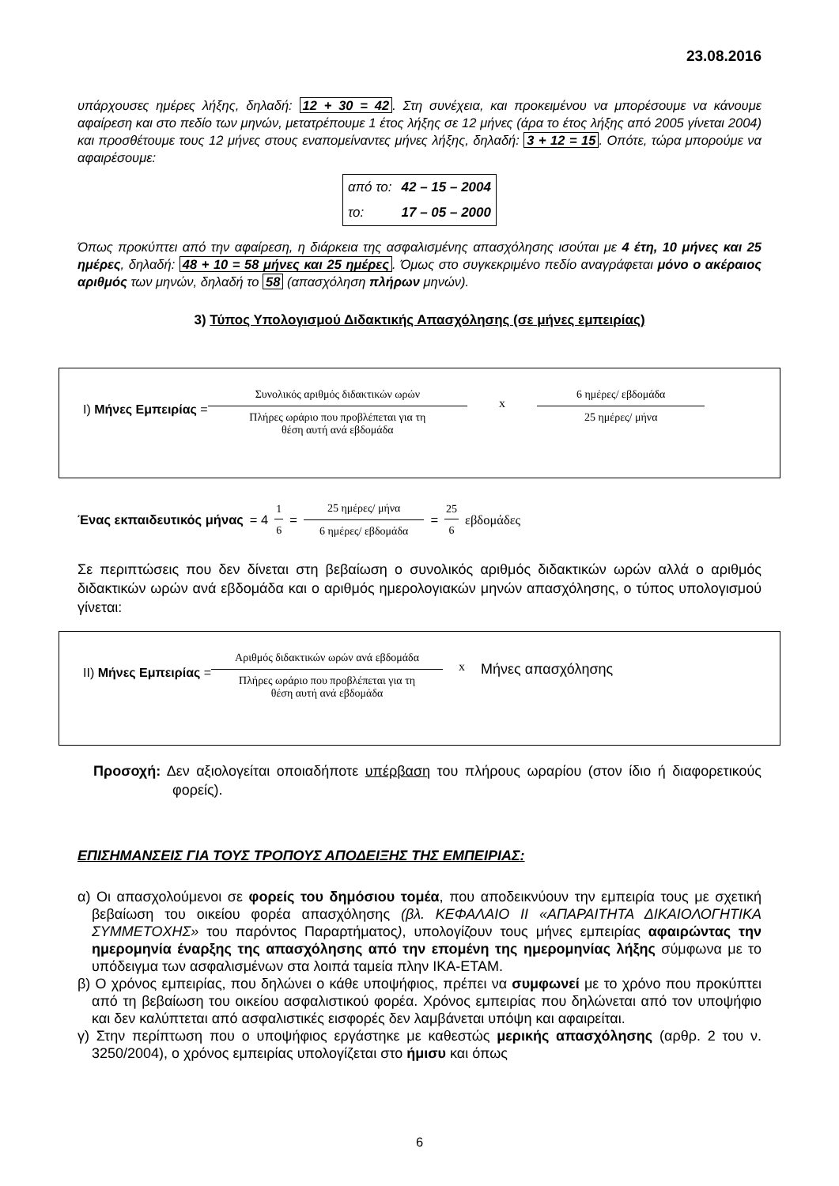23.08.2016
υπάρχουσες ημέρες λήξης, δηλαδή: 12 + 30 = 42. Στη συνέχεια, και προκειμένου να μπορέσουμε να κάνουμε αφαίρεση και στο πεδίο των μηνών, μετατρέπουμε 1 έτος λήξης σε 12 μήνες (άρα το έτος λήξης από 2005 γίνεται 2004) και προσθέτουμε τους 12 μήνες στους εναπομείναντες μήνες λήξης, δηλαδή: 3 + 12 = 15. Οπότε, τώρα μπορούμε να αφαιρέσουμε:
| από το: | 42 – 15 – 2004 |
| το: | 17 – 05 – 2000 |
Όπως προκύπτει από την αφαίρεση, η διάρκεια της ασφαλισμένης απασχόλησης ισούται με 4 έτη, 10 μήνες και 25 ημέρες, δηλαδή: 48 + 10 = 58 μήνες και 25 ημέρες. Όμως στο συγκεκριμένο πεδίο αναγράφεται μόνο ο ακέραιος αριθμός των μηνών, δηλαδή το 58 (απασχόληση πλήρων μηνών).
3) Τύπος Υπολογισμού Διδακτικής Απασχόλησης (σε μήνες εμπειρίας)
I) Μήνες Εμπειρίας = Συνολικός αριθμός διδακτικών ωρών Πλήρες ωράριο που προβλέπεται για τη
θέση αυτή ανά εβδομάδα x 6 ημέρες/ εβδομάδα 25 ημέρες/ μήνα
Ένας εκπαιδευτικός μήνας = 4 1 6 = 25 ημέρες/ μήνα 6 ημέρες/ εβδομάδα = 25 6 εβδομάδες
Σε περιπτώσεις που δεν δίνεται στη βεβαίωση ο συνολικός αριθμός διδακτικών ωρών αλλά ο αριθμός διδακτικών ωρών ανά εβδομάδα και ο αριθμός ημερολογιακών μηνών απασχόλησης, ο τύπος υπολογισμού γίνεται:
II) Μήνες Εμπειρίας = Αριθμός διδακτικών ωρών ανά εβδομάδα Πλήρες ωράριο που προβλέπεται για τη
θέση αυτή ανά εβδομάδα x Μήνες απασχόλησης
Προσοχή: Δεν αξιολογείται οποιαδήποτε υπέρβαση του πλήρους ωραρίου (στον ίδιο ή διαφορετικούς φορείς).
ΕΠΙΣΗΜΑΝΣΕΙΣ ΓΙΑ ΤΟΥΣ ΤΡΟΠΟΥΣ ΑΠΟΔΕΙΞΗΣ ΤΗΣ ΕΜΠΕΙΡΙΑΣ:
α) Οι απασχολούμενοι σε φορείς του δημόσιου τομέα, που αποδεικνύουν την εμπειρία τους με σχετική βεβαίωση του οικείου φορέα απασχόλησης (βλ. ΚΕΦΑΛΑΙΟ ΙΙ «ΑΠΑΡΑΙΤΗΤΑ ΔΙΚΑΙΟΛΟΓΗΤΙΚΑ ΣΥΜΜΕΤΟΧΗΣ» του παρόντος Παραρτήματος), υπολογίζουν τους μήνες εμπειρίας αφαιρώντας την ημερομηνία έναρξης της απασχόλησης από την επομένη της ημερομηνίας λήξης σύμφωνα με το υπόδειγμα των ασφαλισμένων στα λοιπά ταμεία πλην ΙΚΑ-ΕΤΑΜ.
β) Ο χρόνος εμπειρίας, που δηλώνει ο κάθε υποψήφιος, πρέπει να συμφωνεί με το χρόνο που προκύπτει από τη βεβαίωση του οικείου ασφαλιστικού φορέα. Χρόνος εμπειρίας που δηλώνεται από τον υποψήφιο και δεν καλύπτεται από ασφαλιστικές εισφορές δεν λαμβάνεται υπόψη και αφαιρείται.
γ) Στην περίπτωση που ο υποψήφιος εργάστηκε με καθεστώς μερικής απασχόλησης (αρθρ. 2 του ν. 3250/2004), ο χρόνος εμπειρίας υπολογίζεται στο ήμισυ και όπως
6